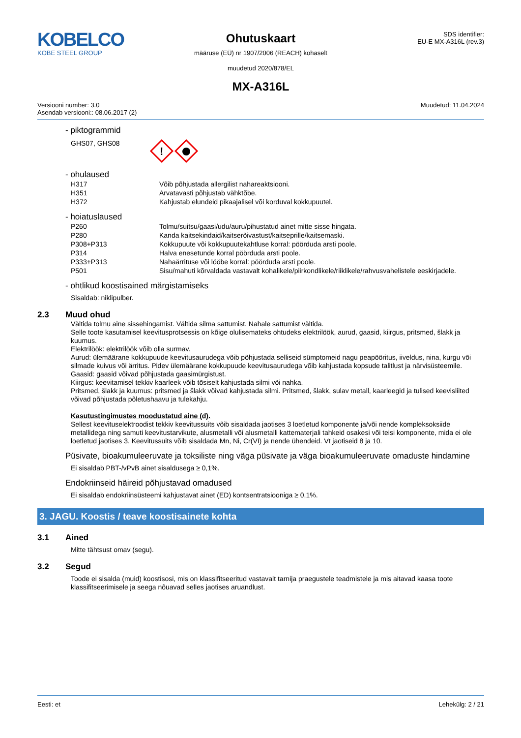KOBELCO
KOBE STEEL GROUP
Ohutuskaart
määruse (EÜ) nr 1907/2006 (REACH) kohaselt
muudetud 2020/878/EL
MX-A316L
SDS identifier:
EU-E MX-A316L (rev.3)
Versiooni number: 3.0
Asendab versiooni:: 08.06.2017 (2)
Muudetud: 11.04.2024
- piktogrammid
GHS07, GHS08
!
- ohulaused
| H317 | Võib põhjustada allergilist nahareaktsiooni. |
| H351 | Arvatavasti põhjustab vähktõbe. |
| H372 | Kahjustab elundeid pikaajalisel või korduval kokkupuutel. |
- hoiatuslaused
| P260 | Tolmu/suitsu/gaasi/udu/auru/pihustatud ainet mitte sisse hingata. |
| P280 | Kanda kaitsekindaid/kaitserõivastust/kaitseprille/kaitsemaski. |
| P308+P313 | Kokkupuute või kokkupuutekahtluse korral: pöörduda arsti poole. |
| P314 | Halva enesetunde korral pöörduda arsti poole. |
| P333+P313 | Nahaärrituse või lööbe korral: pöörduda arsti poole. |
| P501 | Sisu/mahuti kõrvaldada vastavalt kohalikele/piirkondlikele/riiklikele/rahvusvahelistele eeskirjadele. |
- ohtlikud koostisained märgistamiseks
Sisaldab: niklipulber.
2.3 Muud ohud
Vältida tolmu aine sissehingamist. Vältida silma sattumist. Nahale sattumist vältida.
Selle toote kasutamisel keevitusprotsessis on kõige olulisemateks ohtudeks elektrilöök, aurud, gaasid, kiirgus, pritsmed, šlakk ja kuumus.
Elektrilöök: elektrilöök võib olla surmav.
Aurud: ülemäärane kokkupuude keevitusaurudega võib põhjustada selliseid sümptomeid nagu peapööritus, iiveldus, nina, kurgu või silmade kuivus või ärritus. Pidev ülemäärane kokkupuude keevitusaurudega võib kahjustada kopsude talitlust ja närvisüsteemile.
Gaasid: gaasid võivad põhjustada gaasimürgistust.
Kiirgus: keevitamisel tekkiv kaarleek võib tõsiselt kahjustada silmi või nahka.
Pritsmed, šlakk ja kuumus: pritsmed ja šlakk võivad kahjustada silmi. Pritsmed, šlakk, sulav metall, kaarleegid ja tulised keevisliited võivad põhjustada põletushaavu ja tulekahju.
Kasutustingimustes moodustatud aine (d).
Sellest keevituselektroodist tekkiv keevitussuits võib sisaldada jaotises 3 loetletud komponente ja/või nende kompleksoksiide metallidega ning samuti keevitustarvikute, alusmetalli või alusmetalli kattematerjali tahkeid osakesi või teisi komponente, mida ei ole loetletud jaotises 3. Keevitussuits võib sisaldada Mn, Ni, Cr(VI) ja nende ühendeid. Vt jaotiseid 8 ja 10.
Püsivate, bioakumuleeruvate ja toksiliste ning väga püsivate ja väga bioakumuleeruvate omaduste hindamine
Ei sisaldab PBT-/vPvB ainet sisaldusega ≥ 0,1%.
Endokriinseid häireid põhjustavad omadused
Ei sisaldab endokriinsüsteemi kahjustavat ainet (ED) kontsentratsiooniga ≥ 0,1%.
3. JAGU. Koostis / teave koostisainete kohta
3.1 Ained
Mitte tähtsust omav (segu).
3.2 Segud
Toode ei sisalda (muid) koostisosi, mis on klassifitseeritud vastavalt tarnija praegustele teadmistele ja mis aitavad kaasa toote klassifitseerimisele ja seega nõuavad selles jaotises aruandlust.
Eesti: et Lehekülg: 2 / 21